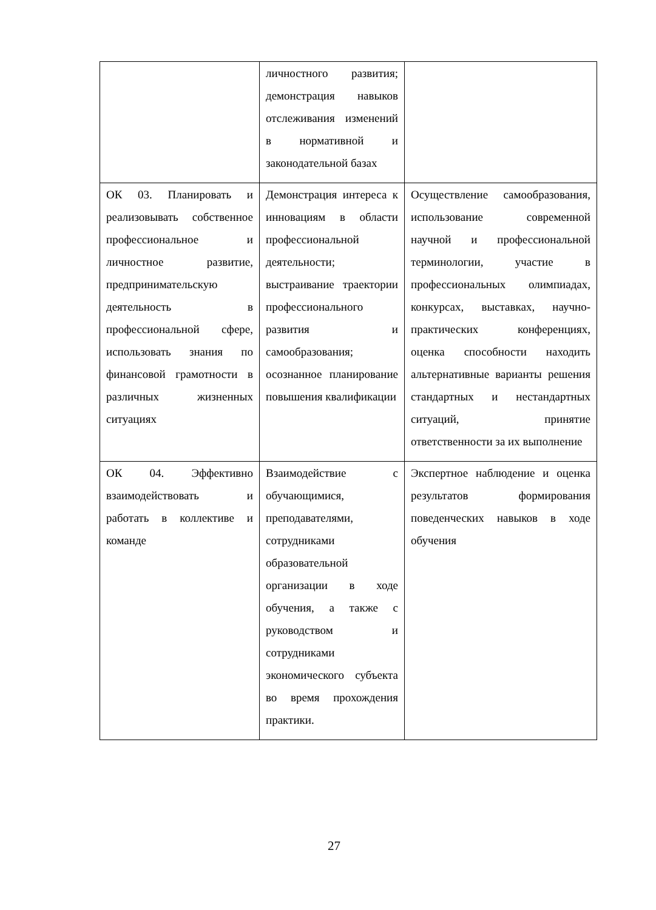| | личностного развития; демонстрация навыков отслеживания изменений в нормативной и законодательной базах | |
| ОК 03. Планировать и реализовывать собственное профессиональное и личностное развитие, предпринимательскую деятельность в профессиональной сфере, использовать знания по финансовой грамотности в различных жизненных ситуациях | Демонстрация интереса к инновациям в области профессиональной деятельности; выстраивание траектории профессионального развития и самообразования; осознанное планирование повышения квалификации | Осуществление самообразования, использование современной научной и профессиональной терминологии, участие в профессиональных олимпиадах, конкурсах, выставках, научно-практических конференциях, оценка способности находить альтернативные варианты решения стандартных и нестандартных ситуаций, принятие ответственности за их выполнение |
| ОК 04. Эффективно взаимодействовать и работать в коллективе и команде | Взаимодействие с обучающимися, преподавателями, сотрудниками образовательной организации в ходе обучения, а также с руководством и сотрудниками экономического субъекта во время прохождения практики. | Экспертное наблюдение и оценка результатов формирования поведенческих навыков в ходе обучения |
27